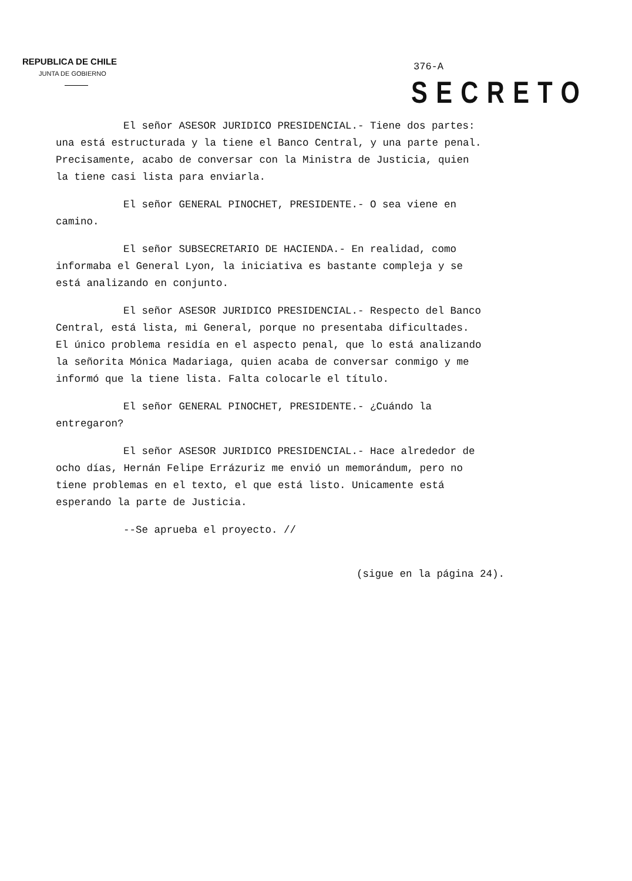REPUBLICA DE CHILE
JUNTA DE GOBIERNO
376-A
SECRETO
El señor ASESOR JURIDICO PRESIDENCIAL.- Tiene dos partes: una está estructurada y la tiene el Banco Central, y una parte penal. Precisamente, acabo de conversar con la Ministra de Justicia, quien la tiene casi lista para enviarla.
El señor GENERAL PINOCHET, PRESIDENTE.- O sea viene en camino.
El señor SUBSECRETARIO DE HACIENDA.- En realidad, como informaba el General Lyon, la iniciativa es bastante compleja y se está analizando en conjunto.
El señor ASESOR JURIDICO PRESIDENCIAL.- Respecto del Banco Central, está lista, mi General, porque no presentaba dificultades. El único problema residía en el aspecto penal, que lo está analizando la señorita Mónica Madariaga, quien acaba de conversar conmigo y me informó que la tiene lista. Falta colocarle el título.
El señor GENERAL PINOCHET, PRESIDENTE.- ¿Cuándo la entregaron?
El señor ASESOR JURIDICO PRESIDENCIAL.- Hace alrededor de ocho días, Hernán Felipe Errázuriz me envió un memorándum, pero no tiene problemas en el texto, el que está listo. Unicamente está esperando la parte de Justicia.
--Se aprueba el proyecto. //
(sigue en la página 24).